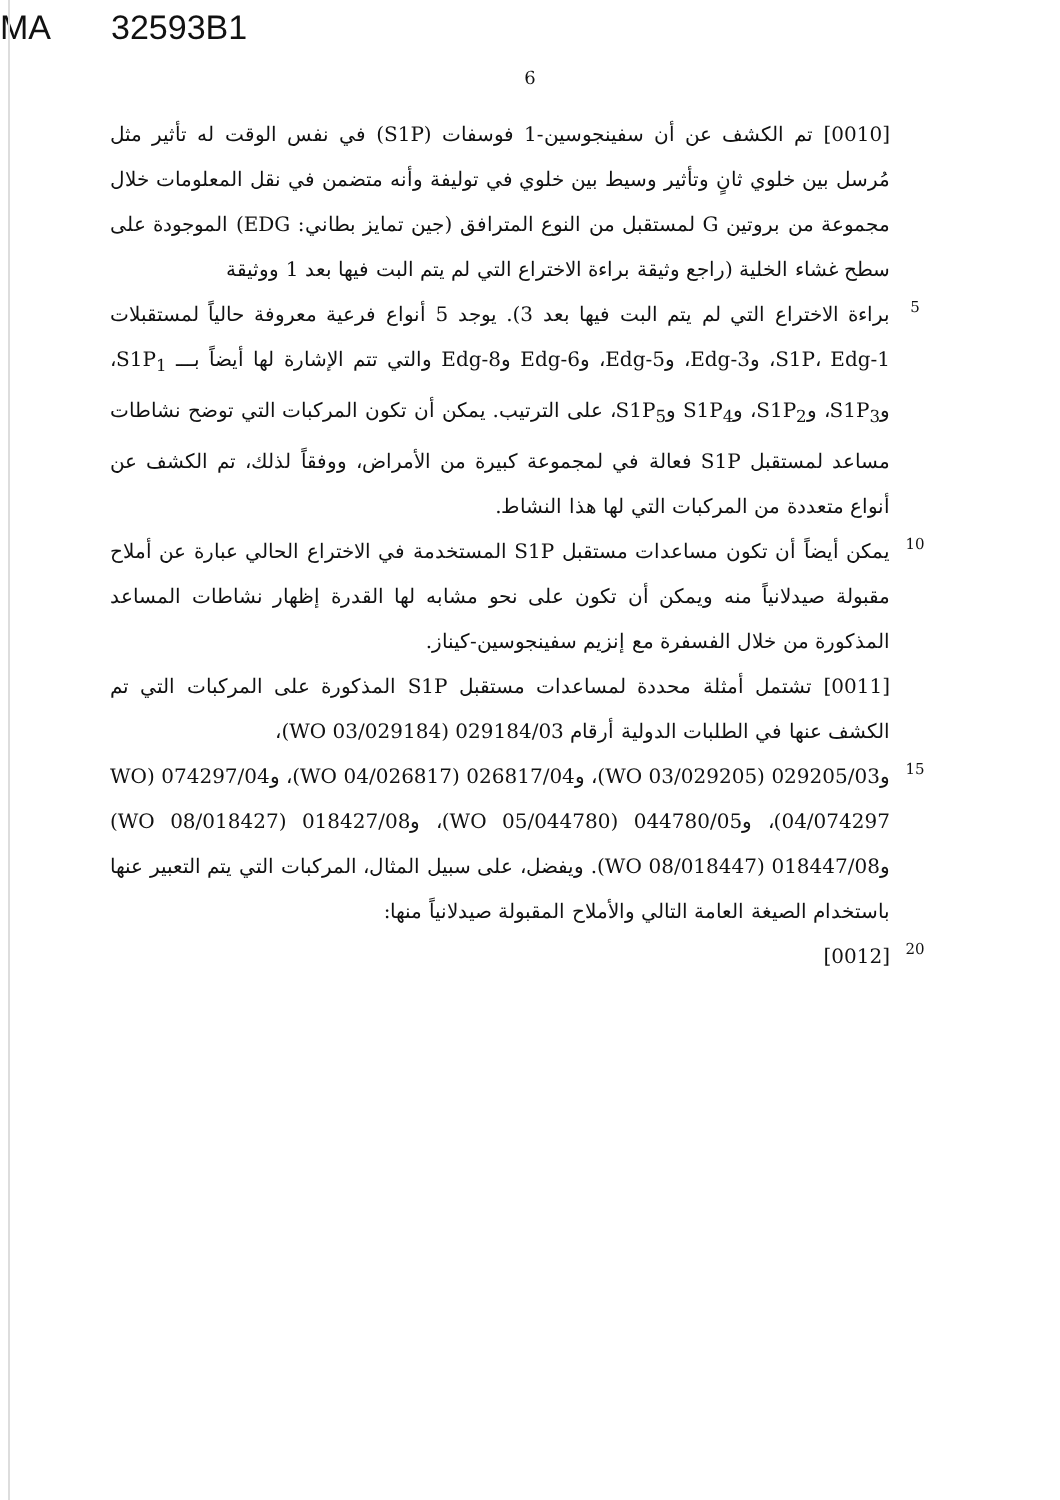MA 32593B1
6
[0010] تم الكشف عن أن سفينجوسين-1 فوسفات (S1P) في نفس الوقت له تأثير مثل مُرسل بين خلوي ثانٍ وتأثير وسيط بين خلوي في توليفة وأنه متضمن في نقل المعلومات خلال مجموعة من بروتين G لمستقبل من النوع المترافق (جين تمايز بطاني: EDG) الموجودة على سطح غشاء الخلية (راجع وثيقة براءة الاختراع التي لم يتم البت فيها بعد 1 ووثيقة
5
براءة الاختراع التي لم يتم البت فيها بعد 3). يوجد 5 أنواع فرعية معروفة حالياً لمستقبلات S1P، Edg-1، وEdg-3، وEdg-5، وEdg-6 وEdg-8 والتي تتم الإشارة لها أيضاً بـــ S1P<sub>1</sub>، وS1P<sub>3</sub>، وS1P<sub>2</sub>، وS1P<sub>4</sub> وS1P<sub>5</sub>، على الترتيب. يمكن أن تكون المركبات التي توضح نشاطات مساعد لمستقبل S1P فعالة في لمجموعة كبيرة من الأمراض، ووفقاً لذلك، تم الكشف عن أنواع متعددة من المركبات التي لها هذا النشاط.
10
يمكن أيضاً أن تكون مساعدات مستقبل S1P المستخدمة في الاختراع الحالي عبارة عن أملاح مقبولة صيدلانياً منه ويمكن أن تكون على نحو مشابه لها القدرة إظهار نشاطات المساعد المذكورة من خلال الفسفرة مع إنزيم سفينجوسين-كيناز.
[0011] تشتمل أمثلة محددة لمساعدات مستقبل S1P المذكورة على المركبات التي تم الكشف عنها في الطلبات الدولية أرقام 029184/03 (WO 03/029184)،
15
و029205/03 (WO 03/029205)، و026817/04 (WO 04/026817)، و074297/04 (WO 04/074297)، و044780/05 (WO 05/044780)، و018427/08 (WO 08/018427) و018447/08 (WO 08/018447). ويفضل، على سبيل المثال، المركبات التي يتم التعبير عنها باستخدام الصيغة العامة التالي والأملاح المقبولة صيدلانياً منها:
20
[0012]